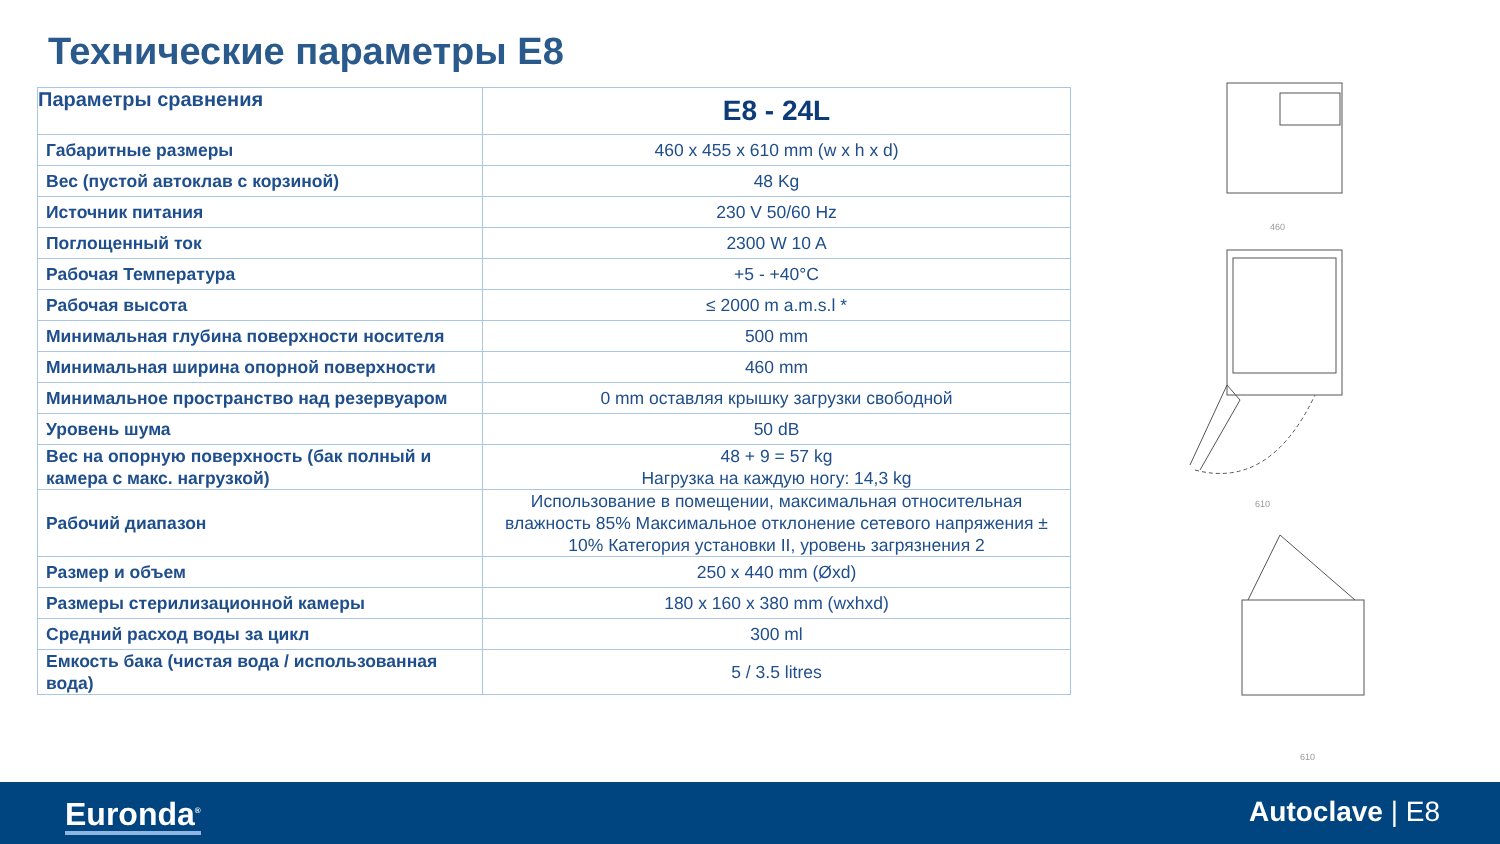Технические параметры E8
| Параметры сравнения | E8 - 24L |
| --- | --- |
| Габаритные размеры | 460 x 455 x 610 mm (w x h x d) |
| Вес (пустой автоклав с корзиной) | 48 Kg |
| Источник питания | 230 V 50/60 Hz |
| Поглощенный ток | 2300 W 10 A |
| Рабочая Температура | +5 - +40°C |
| Рабочая высота | ≤ 2000 m a.m.s.l * |
| Минимальная глубина поверхности носителя | 500 mm |
| Минимальная ширина опорной поверхности | 460 mm |
| Минимальное пространство над резервуаром | 0 mm оставляя крышку загрузки свободной |
| Уровень шума | 50 dB |
| Вес на опорную поверхность (бак полный и камера с макс. нагрузкой) | 48 + 9 = 57 kg Нагрузка на каждую ногу: 14,3 kg |
| Рабочий диапазон | Использование в помещении, максимальная относительная влажность 85% Максимальное отклонение сетевого напряжения ± 10% Категория установки II, уровень загрязнения 2 |
| Размер и объем | 250 x 440 mm (Øxd) |
| Размеры стерилизационной камеры | 180 x 160 x 380 mm (wxhxd) |
| Средний расход воды за цикл | 300 ml |
| Емкость бака (чистая вода / использованная вода) | 5 / 3.5 litres |
460
610
610
Euronda<sup>®</sup> Autoclave | E8